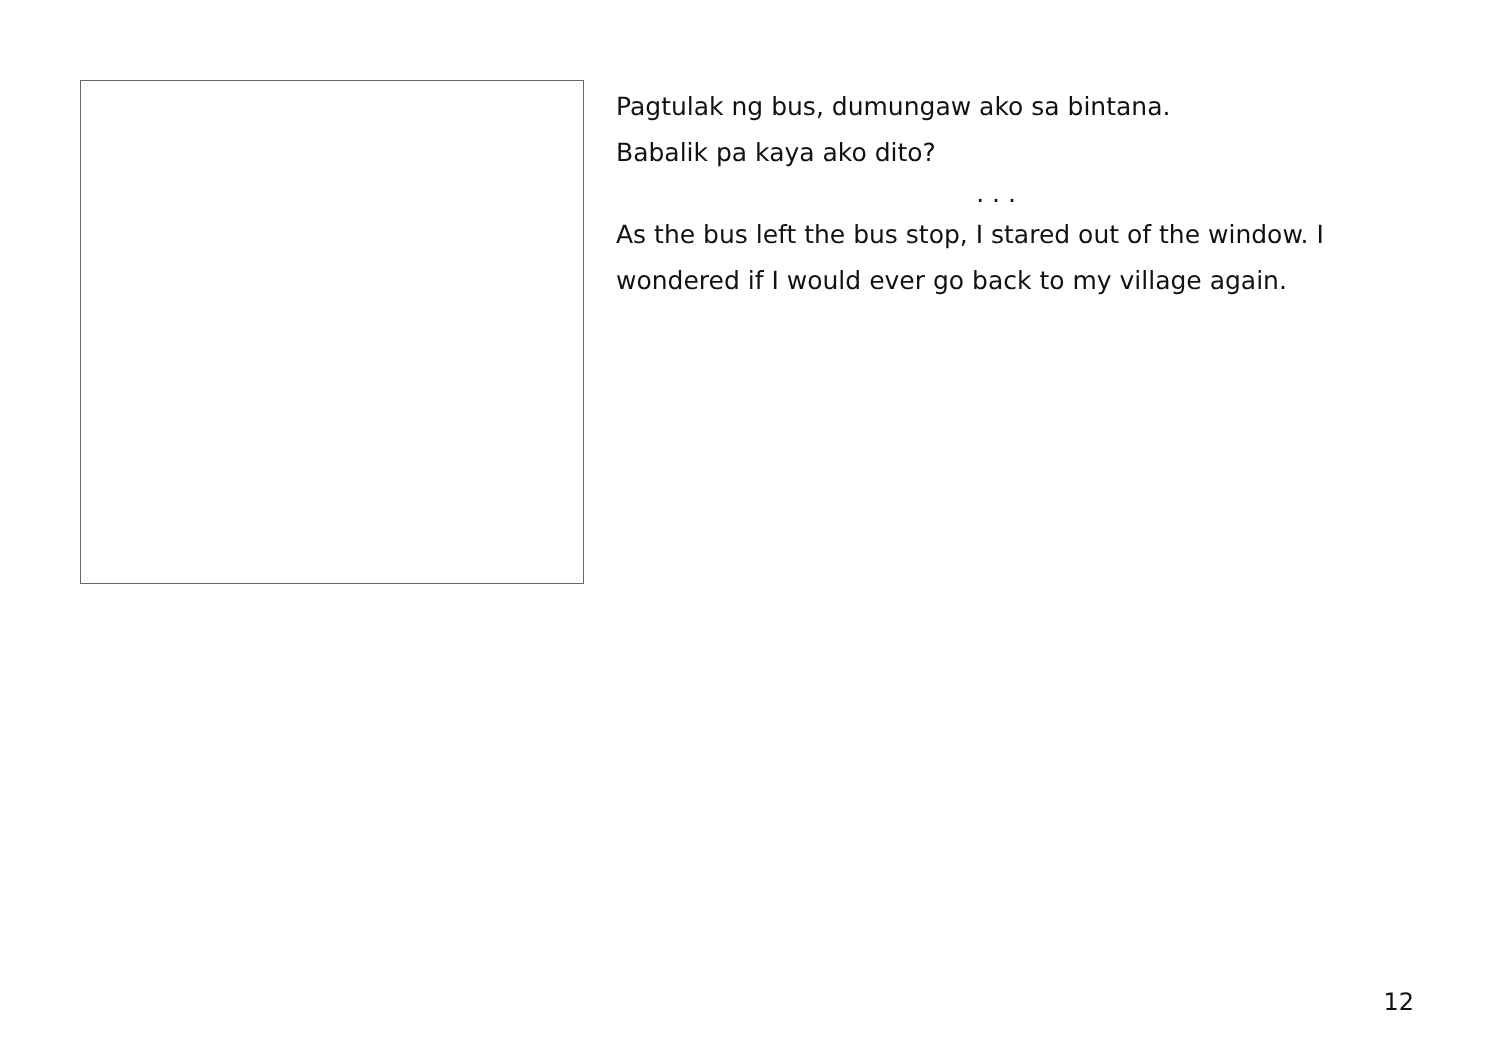Pagtulak ng bus, dumungaw ako sa bintana.
Babalik pa kaya ako dito?
. . .
As the bus left the bus stop, I stared out of the window. I wondered if I would ever go back to my village again.
12